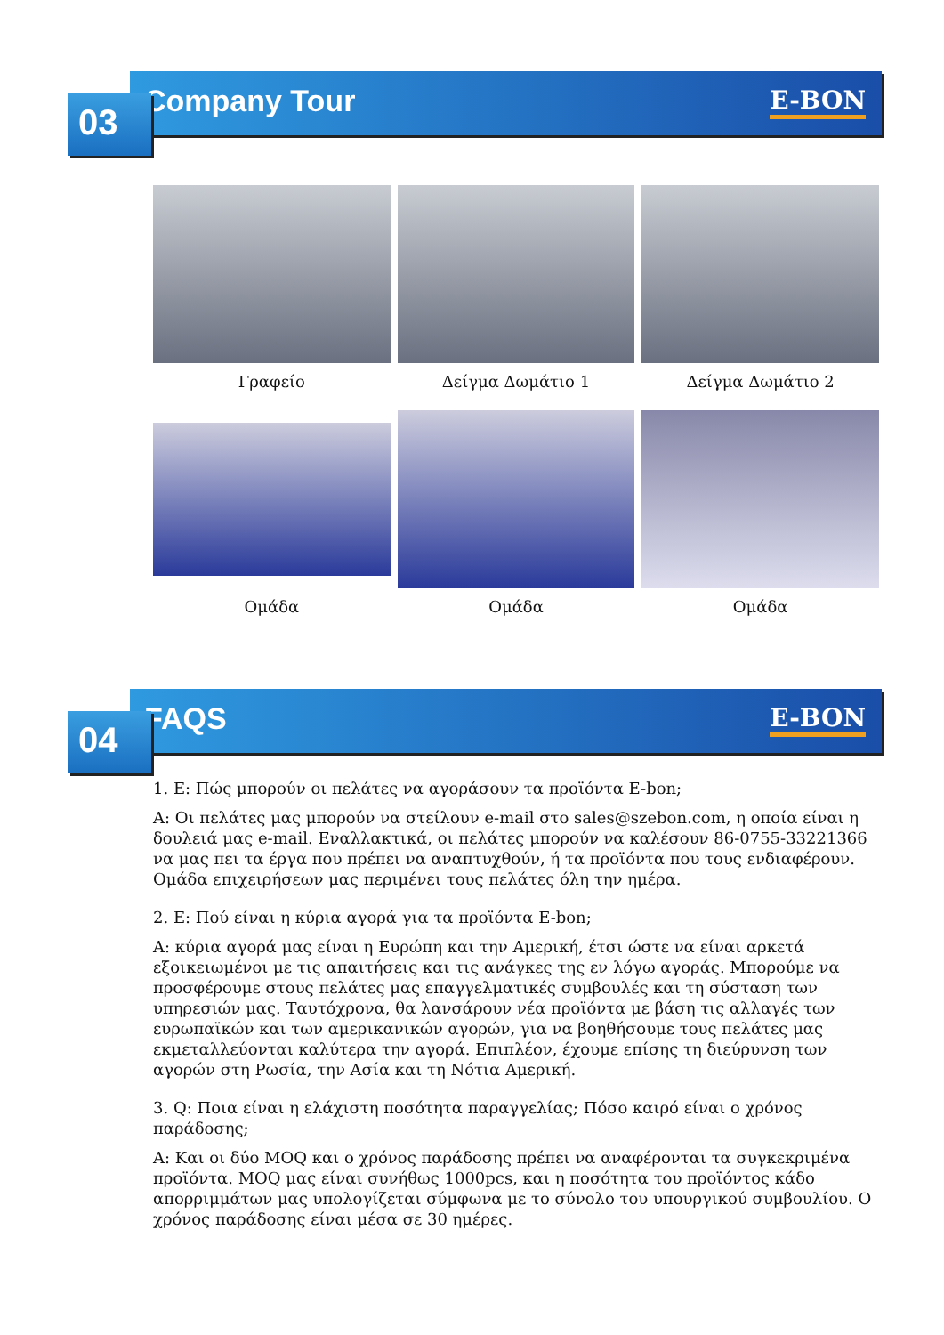Company Tour
E-BON
03
Γραφείο
Δείγμα Δωμάτιο 1
Δείγμα Δωμάτιο 2
Ομάδα
Ομάδα
Ομάδα
FAQS
E-BON
04
1. Ε: Πώς μπορούν οι πελάτες να αγοράσουν τα προϊόντα E-bon;
Α: Οι πελάτες μας μπορούν να στείλουν e-mail στο sales@szebon.com, η οποία είναι η δουλειά μας e-mail. Εναλλακτικά, οι πελάτες μπορούν να καλέσουν 86-0755-33221366 να μας πει τα έργα που πρέπει να αναπτυχθούν, ή τα προϊόντα που τους ενδιαφέρουν. Ομάδα επιχειρήσεων μας περιμένει τους πελάτες όλη την ημέρα.
2. Ε: Πού είναι η κύρια αγορά για τα προϊόντα E-bon;
Α: κύρια αγορά μας είναι η Ευρώπη και την Αμερική, έτσι ώστε να είναι αρκετά εξοικειωμένοι με τις απαιτήσεις και τις ανάγκες της εν λόγω αγοράς. Μπορούμε να προσφέρουμε στους πελάτες μας επαγγελματικές συμβουλές και τη σύσταση των υπηρεσιών μας. Ταυτόχρονα, θα λανσάρουν νέα προϊόντα με βάση τις αλλαγές των ευρωπαϊκών και των αμερικανικών αγορών, για να βοηθήσουμε τους πελάτες μας εκμεταλλεύονται καλύτερα την αγορά. Επιπλέον, έχουμε επίσης τη διεύρυνση των αγορών στη Ρωσία, την Ασία και τη Νότια Αμερική.
3. Q: Ποια είναι η ελάχιστη ποσότητα παραγγελίας; Πόσο καιρό είναι ο χρόνος παράδοσης;
Α: Και οι δύο MOQ και ο χρόνος παράδοσης πρέπει να αναφέρονται τα συγκεκριμένα προϊόντα. MOQ μας είναι συνήθως 1000pcs, και η ποσότητα του προϊόντος κάδο απορριμμάτων μας υπολογίζεται σύμφωνα με το σύνολο του υπουργικού συμβουλίου. Ο χρόνος παράδοσης είναι μέσα σε 30 ημέρες.